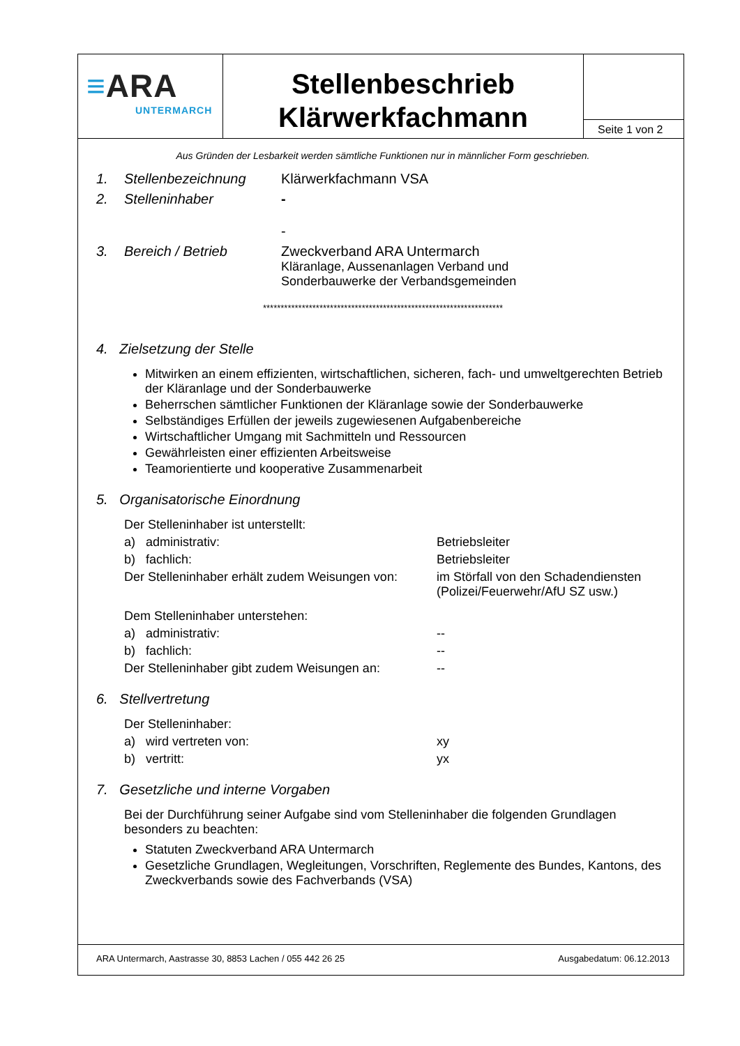≡ARA
UNTERMARCH
Stellenbeschrieb
Klärwerkfachmann
Seite 1 von 2
Aus Gründen der Lesbarkeit werden sämtliche Funktionen nur in männlicher Form geschrieben.
1. Stellenbezeichnung Klärwerkfachmann VSA
2. Stelleninhaber -
-
3. Bereich / Betrieb Zweckverband ARA Untermarch
Kläranlage, Aussenanlagen Verband und
Sonderbauwerke der Verbandsgemeinden
********************************************************************
4. Zielsetzung der Stelle
Mitwirken an einem effizienten, wirtschaftlichen, sicheren, fach- und umweltgerechten Betrieb der Kläranlage und der Sonderbauwerke
Beherrschen sämtlicher Funktionen der Kläranlage sowie der Sonderbauwerke
Selbständiges Erfüllen der jeweils zugewiesenen Aufgabenbereiche
Wirtschaftlicher Umgang mit Sachmitteln und Ressourcen
Gewährleisten einer effizienten Arbeitsweise
Teamorientierte und kooperative Zusammenarbeit
5. Organisatorische Einordnung
Der Stelleninhaber ist unterstellt:
a) administrativ: Betriebsleiter
b) fachlich: Betriebsleiter
Der Stelleninhaber erhält zudem Weisungen von:
im Störfall von den Schadendiensten
(Polizei/Feuerwehr/AfU SZ usw.)
Dem Stelleninhaber unterstehen:
a) administrativ: --
b) fachlich: --
Der Stelleninhaber gibt zudem Weisungen an:
--
6. Stellvertretung
Der Stelleninhaber:
a) wird vertreten von: xy
b) vertritt: yx
7. Gesetzliche und interne Vorgaben
Bei der Durchführung seiner Aufgabe sind vom Stelleninhaber die folgenden Grundlagen besonders zu beachten:
Statuten Zweckverband ARA Untermarch
Gesetzliche Grundlagen, Wegleitungen, Vorschriften, Reglemente des Bundes, Kantons, des Zweckverbands sowie des Fachverbands (VSA)
ARA Untermarch, Aastrasse 30, 8853 Lachen / 055 442 26 25 Ausgabedatum: 06.12.2013